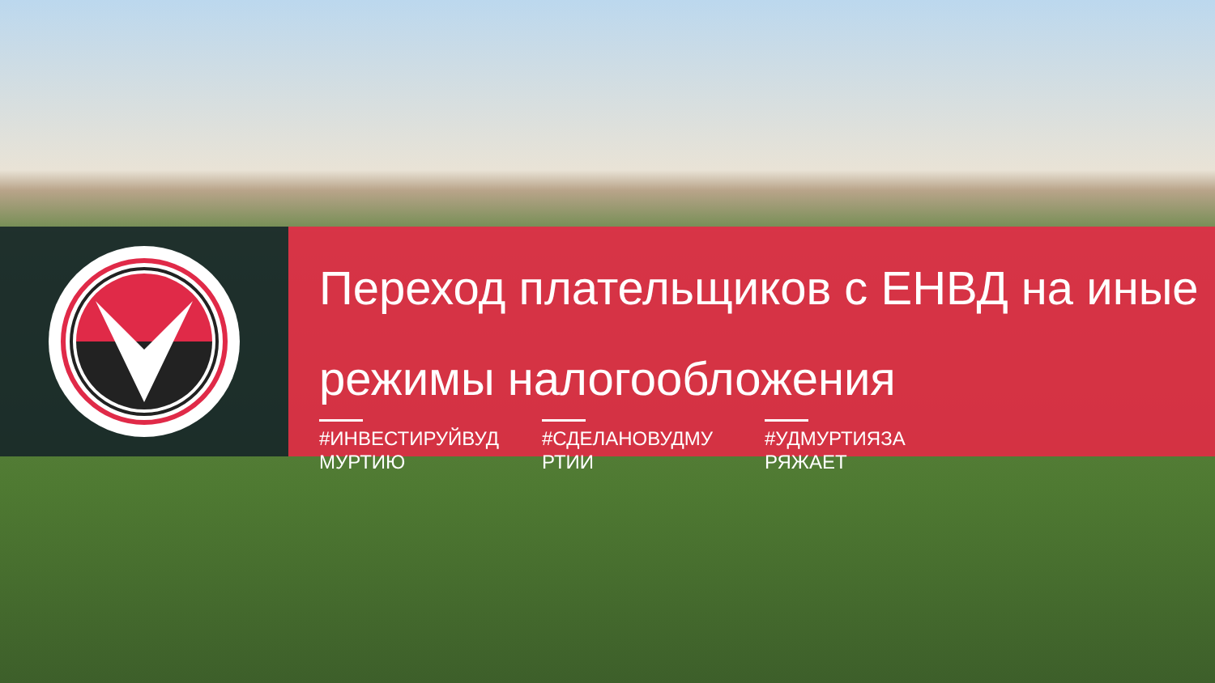Переход плательщиков с ЕНВД на иные режимы налогообложения
#ИНВЕСТИРУЙВУД МУРТИЮ
#СДЕЛАНОВУДМУ РТИИ #УДМУРТИЯЗА РЯЖАЕТ